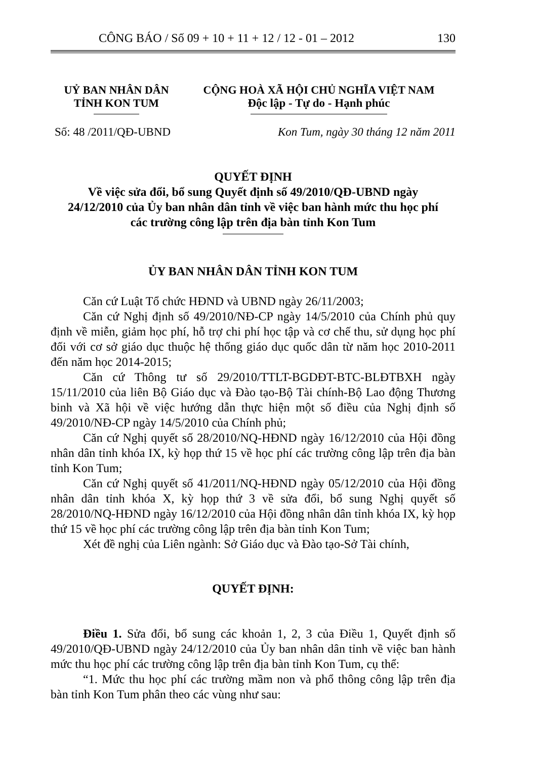CÔNG BÁO / Số 09 + 10 + 11 + 12 / 12 - 01 – 2012 130
UỶ BAN NHÂN DÂN
TỈNH KON TUM
CỘNG HOÀ XÃ HỘI CHỦ NGHĨA VIỆT NAM
Độc lập - Tự do - Hạnh phúc
Số: 48 /2011/QĐ-UBND Kon Tum, ngày 30 tháng 12 năm 2011
QUYẾT ĐỊNH
Về việc sửa đổi, bổ sung Quyết định số 49/2010/QĐ-UBND ngày
24/12/2010 của Ủy ban nhân dân tỉnh về việc ban hành mức thu học phí
các trường công lập trên địa bàn tỉnh Kon Tum
ỦY BAN NHÂN DÂN TỈNH KON TUM
Căn cứ Luật Tổ chức HĐND và UBND ngày 26/11/2003;
Căn cứ Nghị định số 49/2010/NĐ-CP ngày 14/5/2010 của Chính phủ quy định về miễn, giảm học phí, hỗ trợ chi phí học tập và cơ chế thu, sử dụng học phí đối với cơ sở giáo dục thuộc hệ thống giáo dục quốc dân từ năm học 2010-2011 đến năm học 2014-2015;
Căn cứ Thông tư số 29/2010/TTLT-BGDĐT-BTC-BLĐTBXH ngày 15/11/2010 của liên Bộ Giáo dục và Đào tạo-Bộ Tài chính-Bộ Lao động Thương binh và Xã hội về việc hướng dẫn thực hiện một số điều của Nghị định số 49/2010/NĐ-CP ngày 14/5/2010 của Chính phủ;
Căn cứ Nghị quyết số 28/2010/NQ-HĐND ngày 16/12/2010 của Hội đồng nhân dân tỉnh khóa IX, kỳ họp thứ 15 về học phí các trường công lập trên địa bàn tỉnh Kon Tum;
Căn cứ Nghị quyết số 41/2011/NQ-HĐND ngày 05/12/2010 của Hội đồng nhân dân tỉnh khóa X, kỳ họp thứ 3 về sửa đổi, bổ sung Nghị quyết số 28/2010/NQ-HĐND ngày 16/12/2010 của Hội đồng nhân dân tỉnh khóa IX, kỳ họp thứ 15 về học phí các trường công lập trên địa bàn tỉnh Kon Tum;
Xét đề nghị của Liên ngành: Sở Giáo dục và Đào tạo-Sở Tài chính,
QUYẾT ĐỊNH:
Điều 1. Sửa đổi, bổ sung các khoản 1, 2, 3 của Điều 1, Quyết định số 49/2010/QĐ-UBND ngày 24/12/2010 của Ủy ban nhân dân tỉnh về việc ban hành mức thu học phí các trường công lập trên địa bàn tỉnh Kon Tum, cụ thể:
“1. Mức thu học phí các trường mầm non và phổ thông công lập trên địa bàn tỉnh Kon Tum phân theo các vùng như sau: